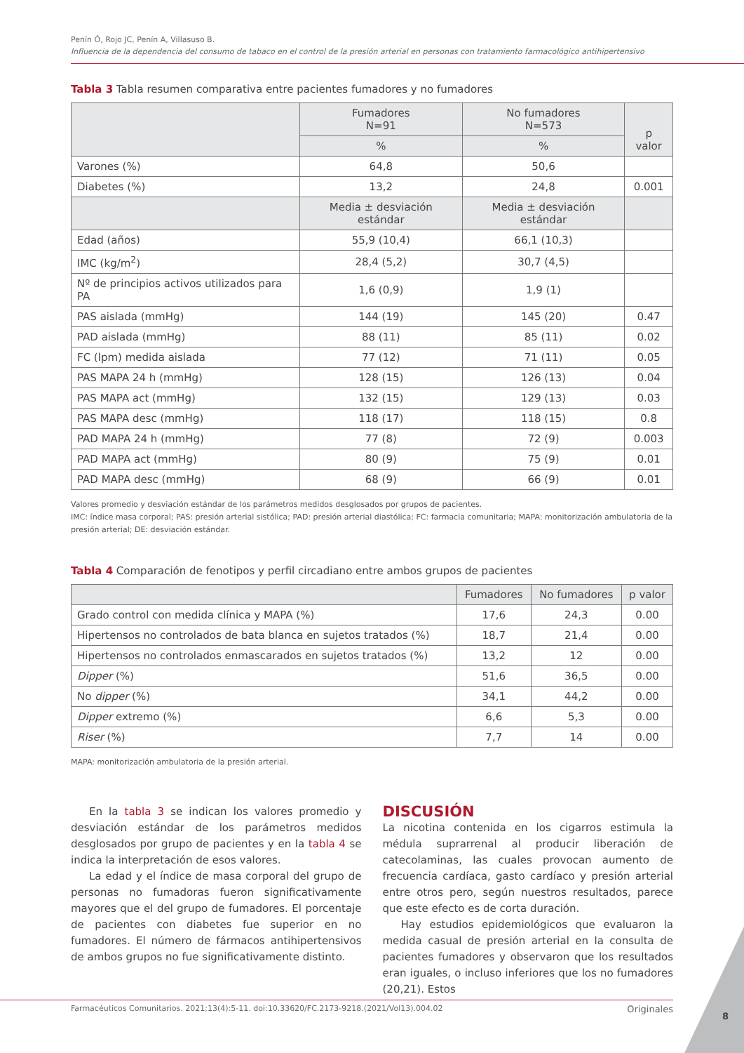Penín Ó, Rojo JC, Penín A, Villasuso B.
Influencia de la dependencia del consumo de tabaco en el control de la presión arterial en personas con tratamiento farmacológico antihipertensivo
Tabla 3 Tabla resumen comparativa entre pacientes fumadores y no fumadores
| | Fumadores N=91 | No fumadores N=573 | p valor |
| --- | --- | --- | --- |
| | % | % | |
| Varones (%) | 64,8 | 50,6 | |
| Diabetes (%) | 13,2 | 24,8 | 0.001 |
| | Media ± desviación estándar | Media ± desviación estándar | |
| Edad (años) | 55,9 (10,4) | 66,1 (10,3) | |
| IMC (kg/m<sup>2</sup>) | 28,4 (5,2) | 30,7 (4,5) | |
| Nº de principios activos utilizados para PA | 1,6 (0,9) | 1,9 (1) | |
| PAS aislada (mmHg) | 144 (19) | 145 (20) | 0.47 |
| PAD aislada (mmHg) | 88 (11) | 85 (11) | 0.02 |
| FC (lpm) medida aislada | 77 (12) | 71 (11) | 0.05 |
| PAS MAPA 24 h (mmHg) | 128 (15) | 126 (13) | 0.04 |
| PAS MAPA act (mmHg) | 132 (15) | 129 (13) | 0.03 |
| PAS MAPA desc (mmHg) | 118 (17) | 118 (15) | 0.8 |
| PAD MAPA 24 h (mmHg) | 77 (8) | 72 (9) | 0.003 |
| PAD MAPA act (mmHg) | 80 (9) | 75 (9) | 0.01 |
| PAD MAPA desc (mmHg) | 68 (9) | 66 (9) | 0.01 |
Valores promedio y desviación estándar de los parámetros medidos desglosados por grupos de pacientes.
IMC: índice masa corporal; PAS: presión arterial sistólica; PAD: presión arterial diastólica; FC: farmacia comunitaria; MAPA: monitorización ambulatoria de la presión arterial; DE: desviación estándar.
Tabla 4 Comparación de fenotipos y perfil circadiano entre ambos grupos de pacientes
| | Fumadores | No fumadores | p valor |
| --- | --- | --- | --- |
| Grado control con medida clínica y MAPA (%) | 17,6 | 24,3 | 0.00 |
| Hipertensos no controlados de bata blanca en sujetos tratados (%) | 18,7 | 21,4 | 0.00 |
| Hipertensos no controlados enmascarados en sujetos tratados (%) | 13,2 | 12 | 0.00 |
| Dipper (%) | 51,6 | 36,5 | 0.00 |
| No dipper (%) | 34,1 | 44,2 | 0.00 |
| Dipper extremo (%) | 6,6 | 5,3 | 0.00 |
| Riser (%) | 7,7 | 14 | 0.00 |
MAPA: monitorización ambulatoria de la presión arterial.
En la tabla 3 se indican los valores promedio y desviación estándar de los parámetros medidos desglosados por grupo de pacientes y en la tabla 4 se indica la interpretación de esos valores.
La edad y el índice de masa corporal del grupo de personas no fumadoras fueron significativamente mayores que el del grupo de fumadores. El porcentaje de pacientes con diabetes fue superior en no fumadores. El número de fármacos antihipertensivos de ambos grupos no fue significativamente distinto.
DISCUSIÓN
La nicotina contenida en los cigarros estimula la médula suprarrenal al producir liberación de catecolaminas, las cuales provocan aumento de frecuencia cardíaca, gasto cardíaco y presión arterial entre otros pero, según nuestros resultados, parece que este efecto es de corta duración.
Hay estudios epidemiológicos que evaluaron la medida casual de presión arterial en la consulta de pacientes fumadores y observaron que los resultados eran iguales, o incluso inferiores que los no fumadores (20,21). Estos
Farmacéuticos Comunitarios. 2021;13(4):5-11. doi:10.33620/FC.2173-9218.(2021/Vol13).004.02 Originales
8